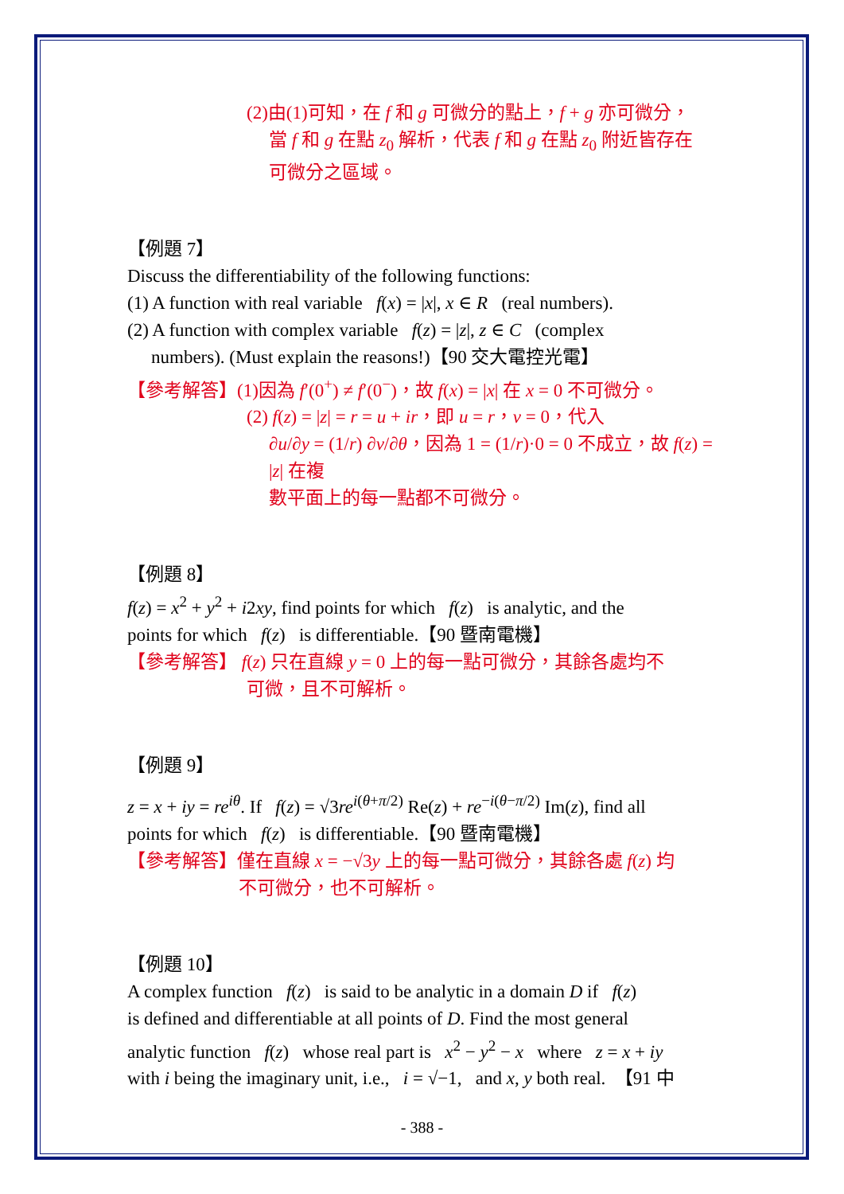(2)由(1)可知，在 f 和 g 可微分的點上，f + g 亦可微分，
當 f 和 g 在點 z<sub>0</sub> 解析，代表 f 和 g 在點 z<sub>0</sub> 附近皆存在
可微分之區域。
【例題 7】
Discuss the differentiability of the following functions:
(1) A function with real variable f(x) = |x|, x ∈ R (real numbers).
(2) A function with complex variable f(z) = |z|, z ∈ C (complex
numbers). (Must explain the reasons!)【90 交大電控光電】
【參考解答】(1)因為 f′(0<sup>+</sup>) ≠ f′(0<sup>−</sup>)，故 f(x) = |x| 在 x = 0 不可微分。
(2) f(z) = |z| = r = u + ir，即 u = r，v = 0，代入
∂u/∂y = (1/r) ∂v/∂θ，因為 1 = (1/r)·0 = 0 不成立，故 f(z) = |z| 在複
數平面上的每一點都不可微分。
【例題 8】
f(z) = x<sup>2</sup> + y<sup>2</sup> + i2xy, find points for which f(z) is analytic, and the
points for which f(z) is differentiable.【90 暨南電機】
【參考解答】 f(z) 只在直線 y = 0 上的每一點可微分，其餘各處均不
可微，且不可解析。
【例題 9】
z = x + iy = re<sup>iθ</sup>. If f(z) = √3re<sup>i(θ+π/2)</sup> Re(z) + re<sup>−i(θ−π/2)</sup> Im(z), find all
points for which f(z) is differentiable.【90 暨南電機】
【參考解答】僅在直線 x = −√3y 上的每一點可微分，其餘各處 f(z) 均
不可微分，也不可解析。
【例題 10】
A complex function f(z) is said to be analytic in a domain D if f(z)
is defined and differentiable at all points of D. Find the most general
analytic function f(z) whose real part is x<sup>2</sup> − y<sup>2</sup> − x where z = x + iy
with i being the imaginary unit, i.e., i = √−1, and x, y both real. 【91 中
- 388 -